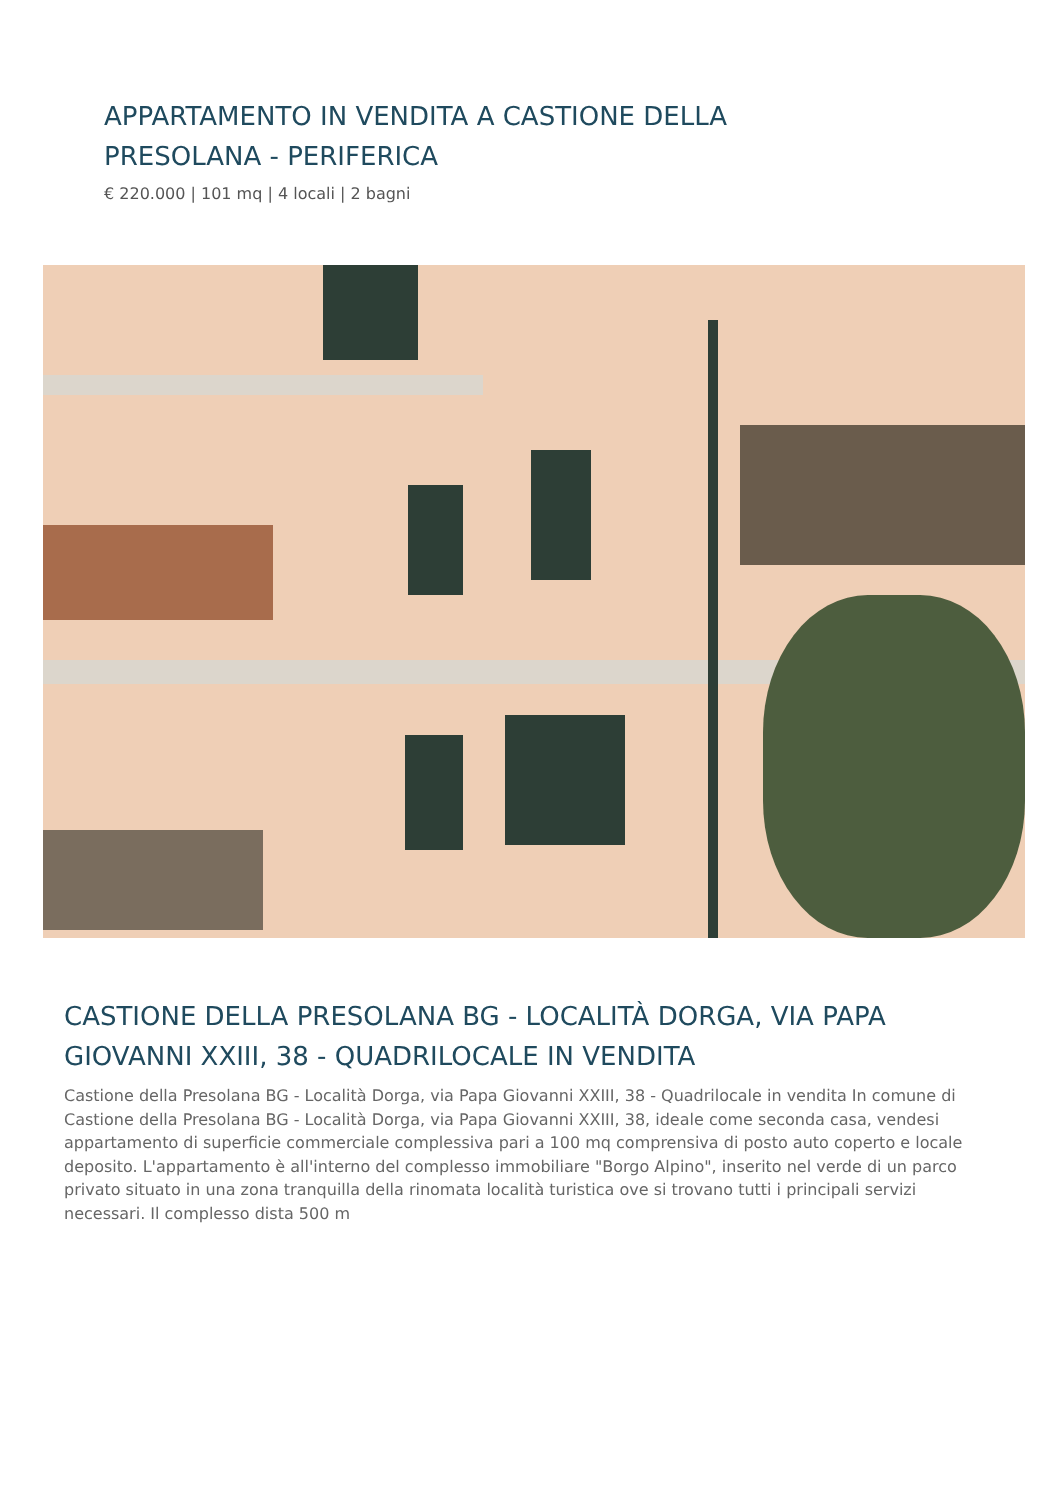APPARTAMENTO IN VENDITA A CASTIONE DELLA PRESOLANA - PERIFERICA
€ 220.000 | 101 mq | 4 locali | 2 bagni
CASTIONE DELLA PRESOLANA BG - LOCALITÀ DORGA, VIA PAPA GIOVANNI XXIII, 38 - QUADRILOCALE IN VENDITA
Castione della Presolana BG - Località Dorga, via Papa Giovanni XXIII, 38 - Quadrilocale in vendita In comune di Castione della Presolana BG - Località Dorga, via Papa Giovanni XXIII, 38, ideale come seconda casa, vendesi appartamento di superficie commerciale complessiva pari a 100 mq comprensiva di posto auto coperto e locale deposito. L'appartamento è all'interno del complesso immobiliare "Borgo Alpino", inserito nel verde di un parco privato situato in una zona tranquilla della rinomata località turistica ove si trovano tutti i principali servizi necessari. Il complesso dista 500 m